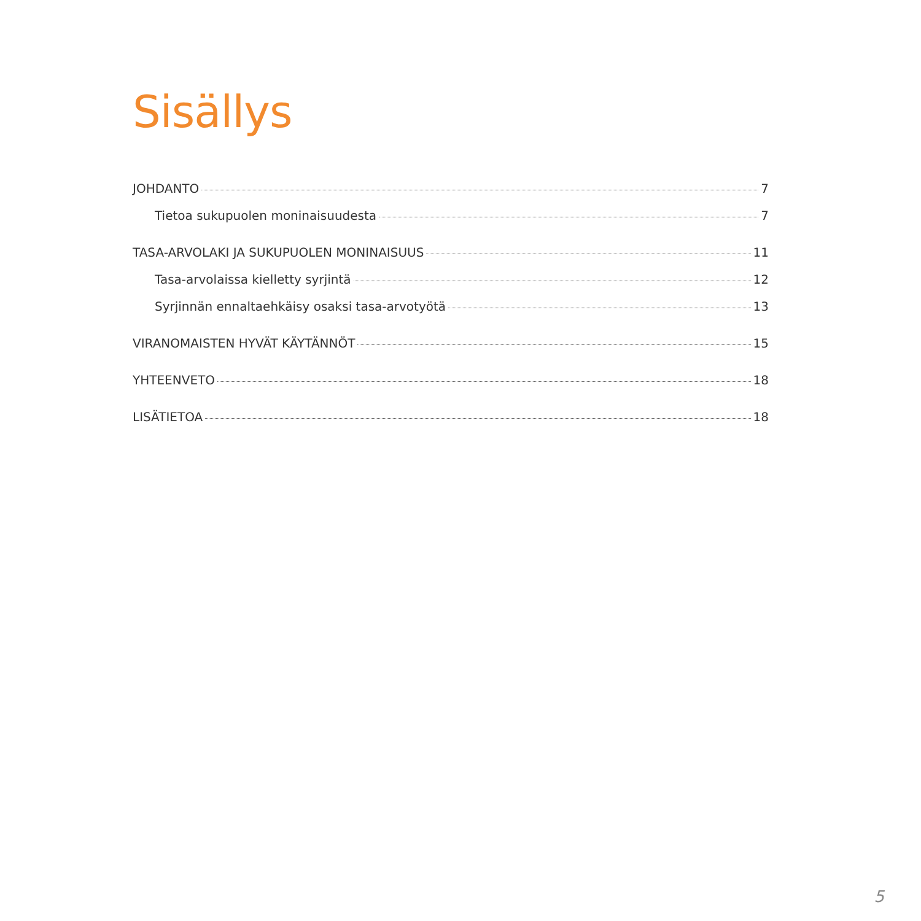Sisällys
JOHDANTO 7
Tietoa sukupuolen moninaisuudesta 7
TASA-ARVOLAKI JA SUKUPUOLEN MONINAISUUS 11
Tasa-arvolaissa kielletty syrjintä 12
Syrjinnän ennaltaehkäisy osaksi tasa-arvotyötä 13
VIRANOMAISTEN HYVÄT KÄYTÄNNÖT 15
YHTEENVETO 18
LISÄTIETOA 18
5